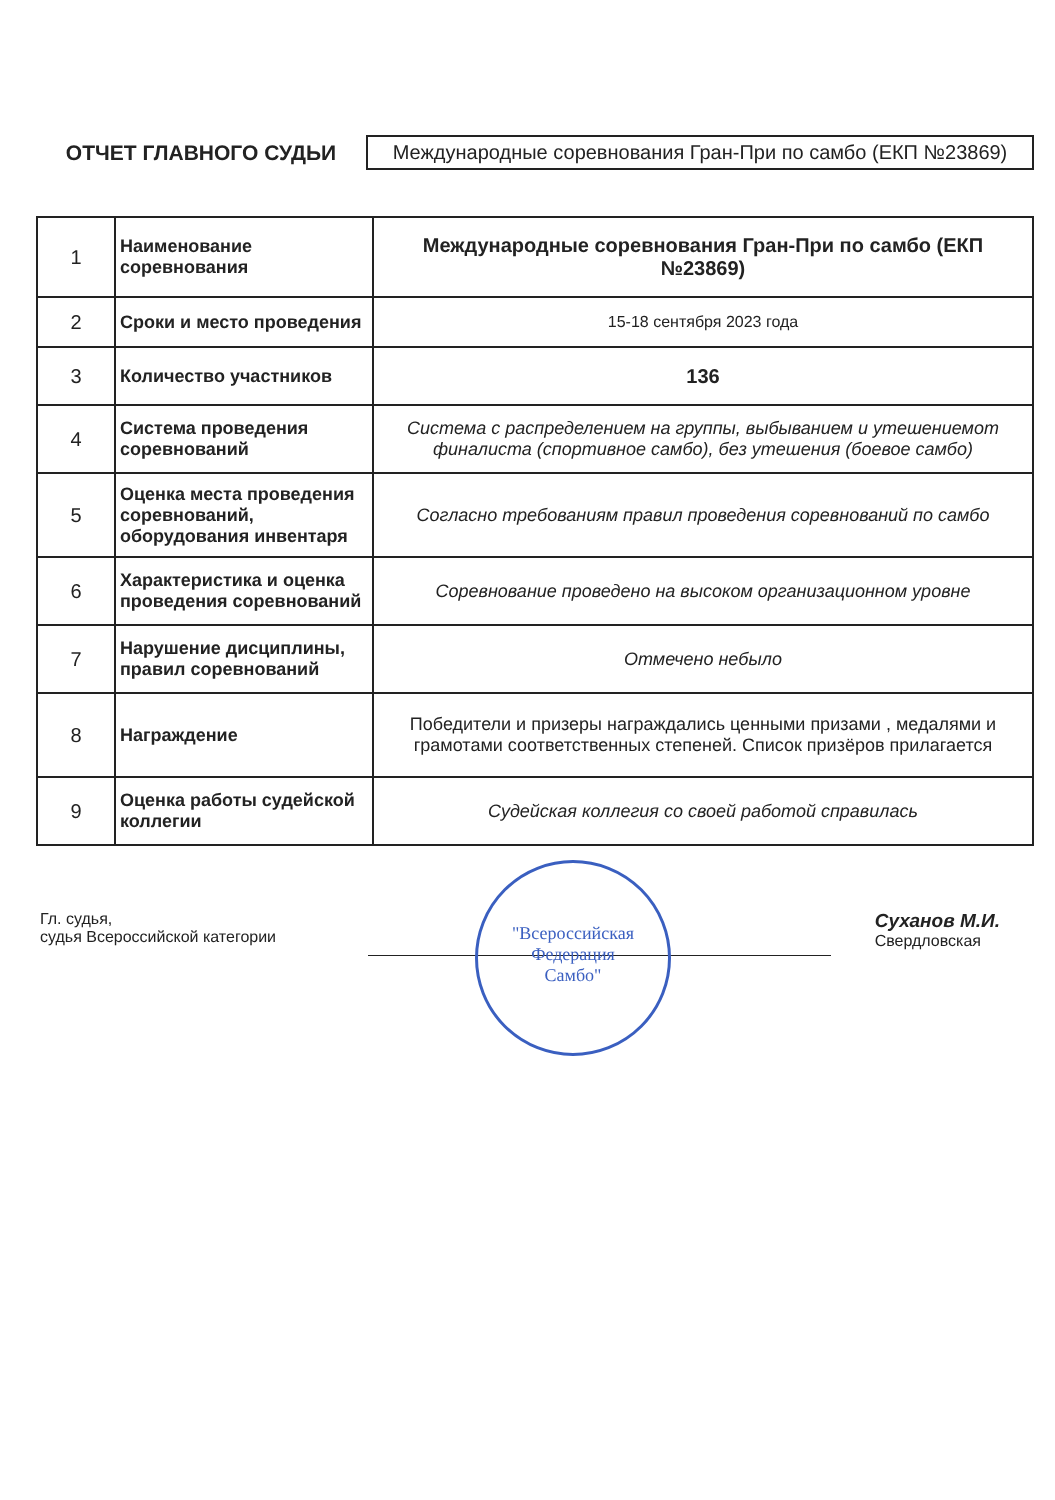ОТЧЕТ ГЛАВНОГО СУДЬИ
Международные соревнования Гран-При по самбо (ЕКП №23869)
| 1 | Наименование соревнования | Международные соревнования Гран-При по самбо (ЕКП №23869) |
| 2 | Сроки и место проведения | 15-18 сентября 2023 года |
| 3 | Количество участников | 136 |
| 4 | Система проведения соревнований | Система с распределением на группы, выбыванием и утешениемот финалиста (спортивное самбо), без утешения (боевое самбо) |
| 5 | Оценка места проведения соревнований, оборудования инвентаря | Согласно требованиям правил проведения соревнований по самбо |
| 6 | Характеристика и оценка проведения соревнований | Соревнование проведено на высоком организационном уровне |
| 7 | Нарушение дисциплины, правил соревнований | Отмечено небыло |
| 8 | Награждение | Победители и призеры награждались ценными призами , медалями и грамотами соответственных степеней. Список призёров прилагается |
| 9 | Оценка работы судейской коллегии | Судейская коллегия со своей работой справилась |
Гл. судья,
судья Всероссийской категории
Суханов М.И.
Свердловская
"Всероссийская
Федерация
Самбо"